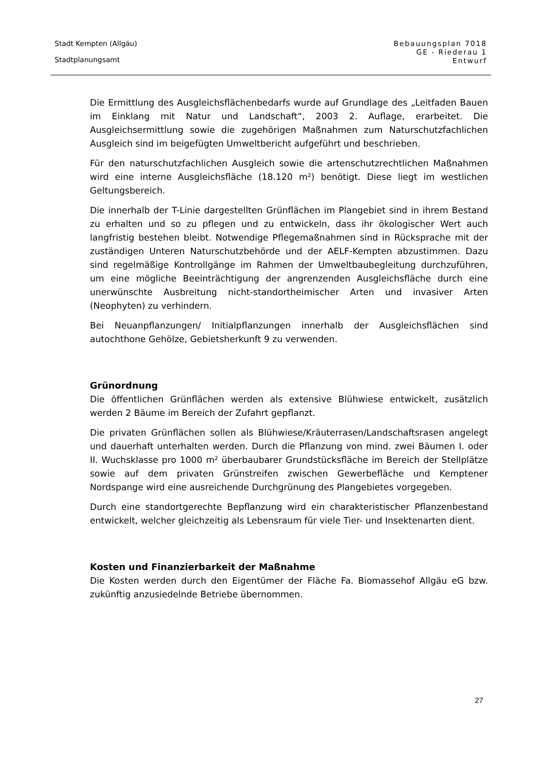Stadt Kempten (Allgäu)
Stadtplanungsamt
Bebauungsplan 7018
GE - Riederau 1
Entwurf
Die Ermittlung des Ausgleichsflächenbedarfs wurde auf Grundlage des „Leitfaden Bauen im Einklang mit Natur und Landschaft“, 2003 2. Auflage, erarbeitet. Die Ausgleichsermittlung sowie die zugehörigen Maßnahmen zum Naturschutzfachlichen Ausgleich sind im beigefügten Umweltbericht aufgeführt und beschrieben.
Für den naturschutzfachlichen Ausgleich sowie die artenschutzrechtlichen Maßnahmen wird eine interne Ausgleichsfläche (18.120 m²) benötigt. Diese liegt im westlichen Geltungsbereich.
Die innerhalb der T-Linie dargestellten Grünflächen im Plangebiet sind in ihrem Bestand zu erhalten und so zu pflegen und zu entwickeln, dass ihr ökologischer Wert auch langfristig bestehen bleibt. Notwendige Pflegemaßnahmen sind in Rücksprache mit der zuständigen Unteren Naturschutzbehörde und der AELF-Kempten abzustimmen. Dazu sind regelmäßige Kontrollgänge im Rahmen der Umweltbaubegleitung durchzuführen, um eine mögliche Beeinträchtigung der angrenzenden Ausgleichsfläche durch eine unerwünschte Ausbreitung nicht-standortheimischer Arten und invasiver Arten (Neophyten) zu verhindern.
Bei Neuanpflanzungen/ Initialpflanzungen innerhalb der Ausgleichsflächen sind autochthone Gehölze, Gebietsherkunft 9 zu verwenden.
Grünordnung
Die öffentlichen Grünflächen werden als extensive Blühwiese entwickelt, zusätzlich werden 2 Bäume im Bereich der Zufahrt gepflanzt.
Die privaten Grünflächen sollen als Blühwiese/Kräuterrasen/Landschaftsrasen angelegt und dauerhaft unterhalten werden. Durch die Pflanzung von mind. zwei Bäumen I. oder II. Wuchsklasse pro 1000 m² überbaubarer Grundstücksfläche im Bereich der Stellplätze sowie auf dem privaten Grünstreifen zwischen Gewerbefläche und Kemptener Nordspange wird eine ausreichende Durchgrünung des Plangebietes vorgegeben.
Durch eine standortgerechte Bepflanzung wird ein charakteristischer Pflanzenbestand entwickelt, welcher gleichzeitig als Lebensraum für viele Tier- und Insektenarten dient.
Kosten und Finanzierbarkeit der Maßnahme
Die Kosten werden durch den Eigentümer der Fläche Fa. Biomassehof Allgäu eG bzw. zukünftig anzusiedelnde Betriebe übernommen.
27